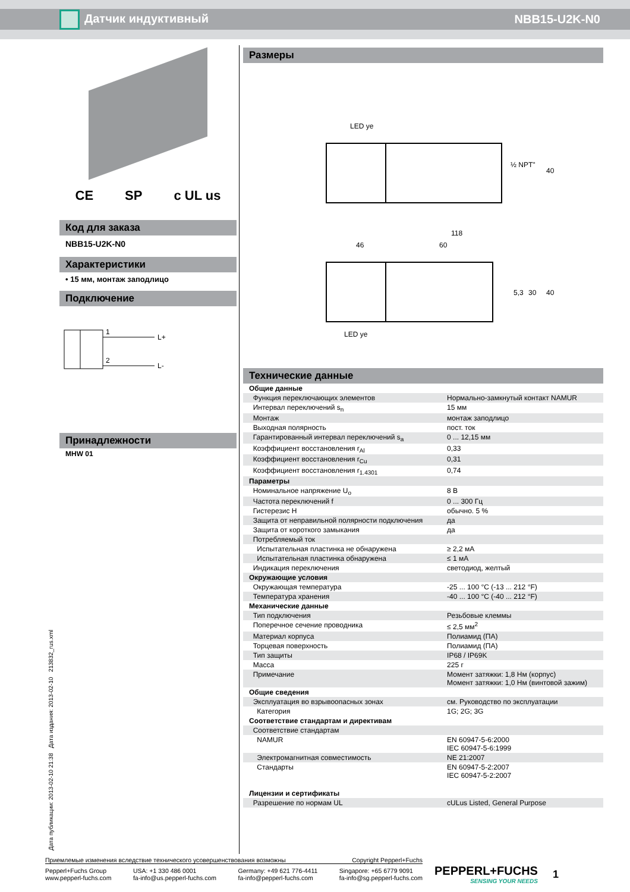Датчик индуктивный NBB15-U2K-N0
CE SP c UL us
Код для заказа
NBB15-U2K-N0
Характеристики
• 15 мм, монтаж заподлицо
Подключение
1
2
L+
L-
Принадлежности
MHW 01
Размеры
LED ye
½ NPT"
40
118
46
60
5,3
30
40
LED ye
Технические данные
| Общие данные | |
| Функция переключающих элементов | Нормально-замкнутый контакт NAMUR |
| Интервал переключений s<sub>n</sub> | 15 мм |
| Монтаж | монтаж заподлицо |
| Выходная полярность | пост. ток |
| Гарантированный интервал переключений s<sub>a</sub> | 0 ... 12,15 мм |
| Коэффициент восстановления r<sub>Al</sub> | 0,33 |
| Коэффициент восстановления r<sub>Cu</sub> | 0,31 |
| Коэффициент восстановления r<sub>1.4301</sub> | 0,74 |
| Параметры | |
| Номинальное напряжение U<sub>o</sub> | 8 В |
| Частота переключений f | 0 ... 300 Гц |
| Гистерезис H | обычно. 5 % |
| Защита от неправильной полярности подключения | да |
| Защита от короткого замыкания | да |
| Потребляемый ток | |
| Испытательная пластинка не обнаружена | ≥ 2,2 мА |
| Испытательная пластинка обнаружена | ≤ 1 мА |
| Индикация переключения | светодиод, желтый |
| Окружающие условия | |
| Окружающая температура | -25 ... 100 °C (-13 ... 212 °F) |
| Температура хранения | -40 ... 100 °C (-40 ... 212 °F) |
| Механические данные | |
| Тип подключения | Резьбовые клеммы |
| Поперечное сечение проводника | ≤ 2,5 мм<sup>2</sup> |
| Материал корпуса | Полиамид (ПА) |
| Торцевая поверхность | Полиамид (ПА) |
| Тип защиты | IP68 / IP69K |
| Масса | 225 г |
| Примечание | Момент затяжки: 1,8 Нм (корпус) Момент затяжки: 1,0 Нм (винтовой зажим) |
| Общие сведения | |
| Эксплуатация во взрывоопасных зонах | см. Руководство по эксплуатации |
| Категория | 1G; 2G; 3G |
| Соответствие стандартам и директивам | |
| Соответствие стандартам | |
| NAMUR | EN 60947-5-6:2000 IEC 60947-5-6:1999 |
| Электромагнитная совместимость | NE 21:2007 |
| Стандарты | EN 60947-5-2:2007 IEC 60947-5-2:2007 |
| Лицензии и сертификаты | |
| Разрешение по нормам UL | cULus Listed, General Purpose |
Дата публикации: 2013-02-10 21:38 Дата издания: 2013-02-10 213832_rus.xml
Приемлемые изменения вследствие технического усовершенствования возможны Copyright Pepperl+Fuchs
Pepperl+Fuchs Group
www.pepperl-fuchs.com USA: +1 330 486 0001
fa-info@us.pepperl-fuchs.com Germany: +49 621 776-4411
fa-info@pepperl-fuchs.com Singapore: +65 6779 9091
fa-info@sg.pepperl-fuchs.com
PEPPERL+FUCHS
SENSING YOUR NEEDS
1